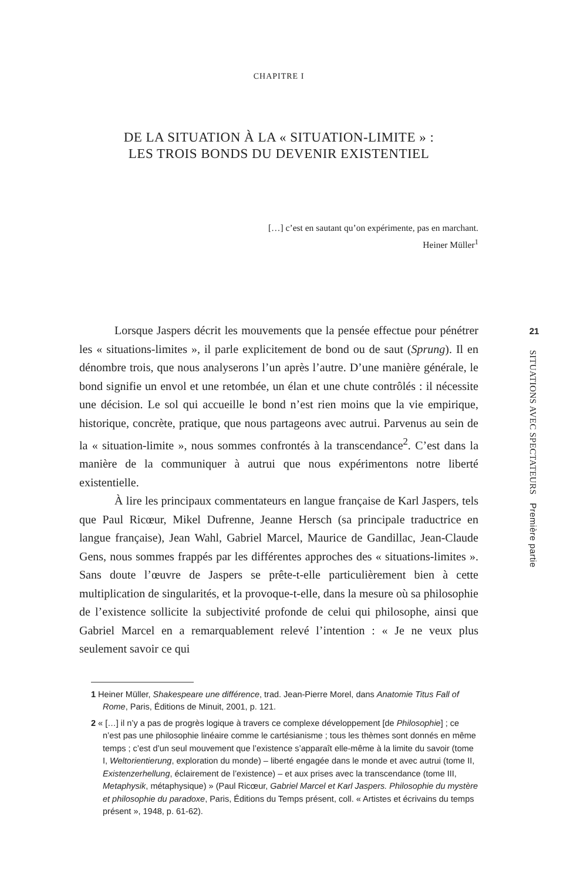CHAPITRE I
DE LA SITUATION À LA « SITUATION-LIMITE » :
LES TROIS BONDS DU DEVENIR EXISTENTIEL
[…] c’est en sautant qu’on expérimente, pas en marchant.
Heiner Müller<sup>1</sup>
Lorsque Jaspers décrit les mouvements que la pensée effectue pour pénétrer les « situations-limites », il parle explicitement de bond ou de saut (Sprung). Il en dénombre trois, que nous analyserons l’un après l’autre. D’une manière générale, le bond signifie un envol et une retombée, un élan et une chute contrôlés : il nécessite une décision. Le sol qui accueille le bond n’est rien moins que la vie empirique, historique, concrète, pratique, que nous partageons avec autrui. Parvenus au sein de la « situation-limite », nous sommes confrontés à la transcendance<sup>2</sup>. C’est dans la manière de la communiquer à autrui que nous expérimentons notre liberté existentielle.
À lire les principaux commentateurs en langue française de Karl Jaspers, tels que Paul Ricœur, Mikel Dufrenne, Jeanne Hersch (sa principale traductrice en langue française), Jean Wahl, Gabriel Marcel, Maurice de Gandillac, Jean-Claude Gens, nous sommes frappés par les différentes approches des « situations-limites ». Sans doute l’œuvre de Jaspers se prête-t-elle particulièrement bien à cette multiplication de singularités, et la provoque-t-elle, dans la mesure où sa philosophie de l’existence sollicite la subjectivité profonde de celui qui philosophe, ainsi que Gabriel Marcel en a remarquablement relevé l’intention : « Je ne veux plus seulement savoir ce qui
1 Heiner Müller, Shakespeare une différence, trad. Jean-Pierre Morel, dans Anatomie Titus Fall of Rome, Paris, Éditions de Minuit, 2001, p. 121.
2 « […] il n’y a pas de progrès logique à travers ce complexe développement [de Philosophie] ; ce n’est pas une philosophie linéaire comme le cartésianisme ; tous les thèmes sont donnés en même temps ; c’est d’un seul mouvement que l’existence s’apparaît elle-même à la limite du savoir (tome I, Weltorientierung, exploration du monde) – liberté engagée dans le monde et avec autrui (tome II, Existenzerhellung, éclairement de l’existence) – et aux prises avec la transcendance (tome III, Metaphysik, métaphysique) » (Paul Ricœur, Gabriel Marcel et Karl Jaspers. Philosophie du mystère et philosophie du paradoxe, Paris, Éditions du Temps présent, coll. « Artistes et écrivains du temps présent », 1948, p. 61-62).
21
SITUATIONS AVEC SPECTATEURS Première partie